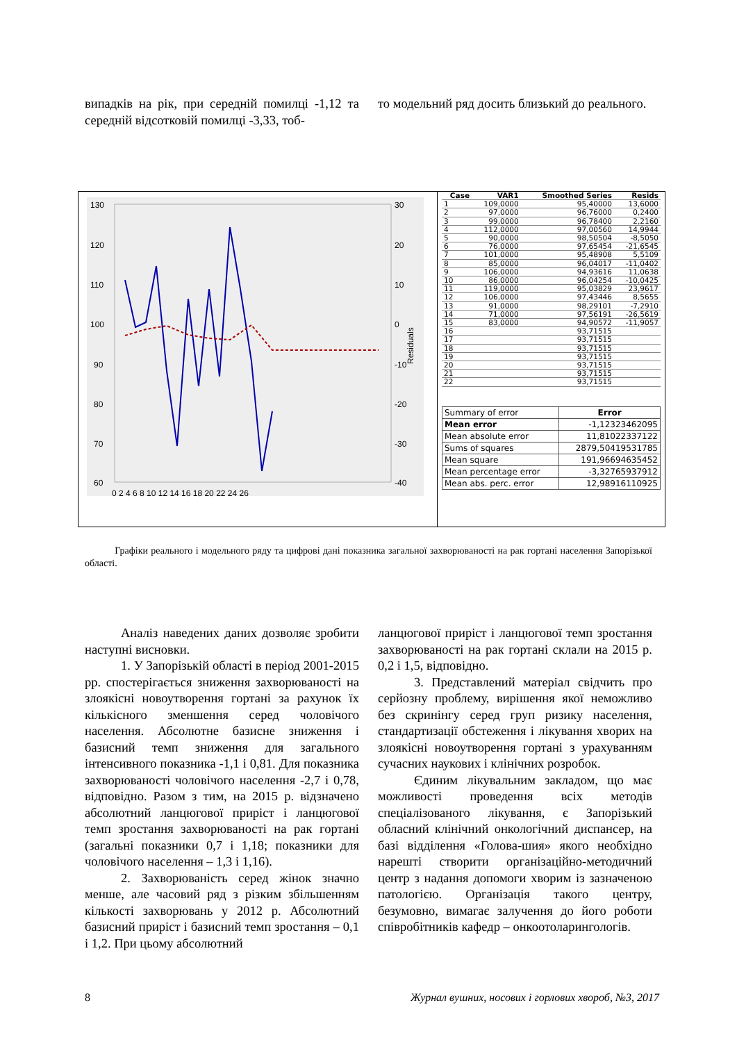випадків на рік, при середній помилці -1,12 та середній відсотковій помилці -3,33, тоб-
то модельний ряд досить близький до реального.
130
120
110
100
90
80
70
60
30
20
10
0
-10
-20
-30
-40
0 2 4 6 8 10 12 14 16 18 20 22 24 26
Residuals
| Case | VAR1 | Smoothed Series | Resids |
| --- | --- | --- | --- |
| 1 | 109,0000 | 95,40000 | 13,6000 |
| 2 | 97,0000 | 96,76000 | 0,2400 |
| 3 | 99,0000 | 96,78400 | 2,2160 |
| 4 | 112,0000 | 97,00560 | 14,9944 |
| 5 | 90,0000 | 98,50504 | -8,5050 |
| 6 | 76,0000 | 97,65454 | -21,6545 |
| 7 | 101,0000 | 95,48908 | 5,5109 |
| 8 | 85,0000 | 96,04017 | -11,0402 |
| 9 | 106,0000 | 94,93616 | 11,0638 |
| 10 | 86,0000 | 96,04254 | -10,0425 |
| 11 | 119,0000 | 95,03829 | 23,9617 |
| 12 | 106,0000 | 97,43446 | 8,5655 |
| 13 | 91,0000 | 98,29101 | -7,2910 |
| 14 | 71,0000 | 97,56191 | -26,5619 |
| 15 | 83,0000 | 94,90572 | -11,9057 |
| 16 | | 93,71515 | |
| 17 | | 93,71515 | |
| 18 | | 93,71515 | |
| 19 | | 93,71515 | |
| 20 | | 93,71515 | |
| 21 | | 93,71515 | |
| 22 | | 93,71515 | |
| Summary of error | Error |
| Mean error | -1,12323462095 |
| Mean absolute error | 11,81022337122 |
| Sums of squares | 2879,50419531785 |
| Mean square | 191,96694635452 |
| Mean percentage error | -3,32765937912 |
| Mean abs. perc. error | 12,98916110925 |
Графіки реального і модельного ряду та цифрові дані показника загальної захворюваності на рак гортані населення Запорізької області.
Аналіз наведених даних дозволяє зробити наступні висновки.
1. У Запорізькій області в період 2001-2015 рр. спостерігається зниження захворюваності на злоякісні новоутворення гортані за рахунок їх кількісного зменшення серед чоловічого населення. Абсолютне базисне зниження і базисний темп зниження для загального інтенсивного показника -1,1 і 0,81. Для показника захворюваності чоловічого населення -2,7 і 0,78, відповідно. Разом з тим, на 2015 р. відзначено абсолютний ланцюгової приріст і ланцюгової темп зростання захворюваності на рак гортані (загальні показники 0,7 і 1,18; показники для чоловічого населення – 1,3 і 1,16).
2. Захворюваність серед жінок значно менше, але часовий ряд з різким збільшенням кількості захворювань у 2012 р. Абсолютний базисний приріст і базисний темп зростання – 0,1 і 1,2. При цьому абсолютний
ланцюгової приріст і ланцюгової темп зростання захворюваності на рак гортані склали на 2015 р. 0,2 і 1,5, відповідно.
3. Представлений матеріал свідчить про серйозну проблему, вирішення якої неможливо без скринінгу серед груп ризику населення, стандартизації обстеження і лікування хворих на злоякісні новоутворення гортані з урахуванням сучасних наукових і клінічних розробок.
Єдиним лікувальним закладом, що має можливості проведення всіх методів спеціалізованого лікування, є Запорізький обласний клінічний онкологічний диспансер, на базі відділення «Голова-шия» якого необхідно нарешті створити організаційно-методичний центр з надання допомоги хворим із зазначеною патологією. Організація такого центру, безумовно, вимагає залучення до його роботи співробітників кафедр – онкоотоларингологів.
8 Журнал вушних, носових і горлових хвороб, №3, 2017